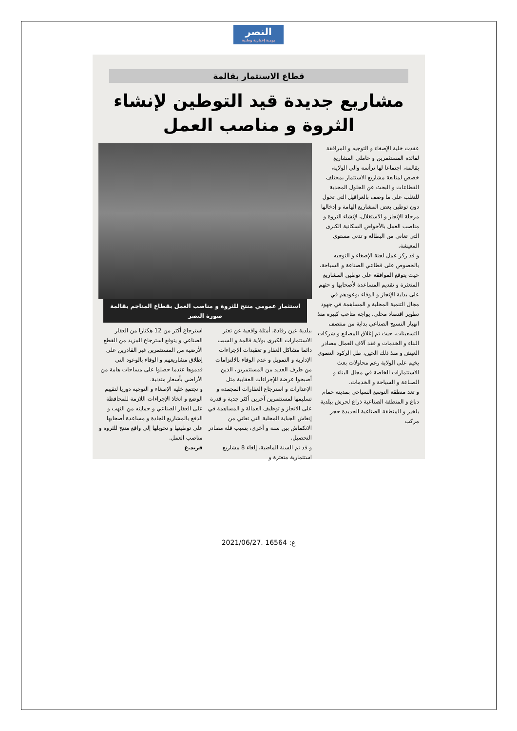النصر
يومية إخبارية وطنية
قطاع الاستثمار بقالمة
مشاريع جديدة قيد التوطين لإنشاء الثروة و مناصب العمل
عقدت خلية الإصغاء و التوجيه و المرافقة لفائدة المستثمرين و حاملي المشاريع بقالمة، اجتماعا لها ترأسه والي الولاية، خصص لمتابعة مشاريع الاستثمار بمختلف القطاعات و البحث عن الحلول المجدية للتغلب على ما وصف بالعراقيل التي تحول دون توطين بعض المشاريع الهامة و إدخالها مرحلة الإنجاز و الاستغلال، لإنشاء الثروة و مناصب العمل بالأحواض السكانية الكبرى التي تعاني من البطالة و تدني مستوى المعيشة.
و قد ركز عمل لجنة الإصغاء و التوجيه بالخصوص على قطاعي الصناعة و السياحة، حيث يتوقع الموافقة على توطين المشاريع المتعثرة و تقديم المساعدة لأصحابها و حثهم على بداية الإنجاز و الوفاء بوعودهم في مجال التنمية المحلية و المساهمة في جهود تطوير اقتصاد محلي، يواجه متاعب كبيرة منذ انهيار النسيج الصناعي بداية من منتصف التسعينات، حيث تم إغلاق المصانع و شركات البناء و الخدمات و فقد آلاف العمال مصادر العيش و منذ ذلك الحين، ظل الركود التنموي يخيم على الولاية رغم محاولات بعث الاستثمارات الخاصة في مجال البناء و الصناعة و السياحة و الخدمات.
و تعد منطقة التوسع السياحي بمدينة حمام دباغ و المنطقة الصناعية ذراع لحرش ببلدية بلخير و المنطقة الصناعية الجديدة حجر مركب
استثمار عمومي منتج للثروة و مناصب العمل بقطاع المناجم بقالمة
صورة النصر
ببلدية عين رقادة، أمثلة واقعية عن تعثر الاستثمارات الكبرى بولاية قالمة و السبب دائما مشاكل العقار و تعقيدات الإجراءات الإدارية و التمويل و عدم الوفاء بالالتزامات من طرف العديد من المستثمرين، الذين أصبحوا عرضة للإجراءات العقابية مثل الإعذارات و استرجاع العقارات المجمدة و تسليمها لمستثمرين آخرين أكثر جدية و قدرة على الانجاز و توظيف العمالة و المساهمة في إنعاش الجباية المحلية التي تعاني من الانكماش بين سنة و أخرى، بسبب قلة مصادر التحصيل.
و قد تم السنة الماضية، إلغاء 8 مشاريع استثمارية متعثرة و
استرجاع أكثر من 12 هكتارا من العقار الصناعي و يتوقع استرجاع المزيد من القطع الأرضية من المستثمرين غير القادرين على إطلاق مشاريعهم و الوفاء بالوعود التي قدموها عندما حصلوا على مساحات هامة من الأراضي بأسعار متدنية.
و تجتمع خلية الإصغاء و التوجيه دوريا لتقييم الوضع و اتخاذ الإجراءات اللازمة للمحافظة على العقار الصناعي و حمايته من النهب و الدفع بالمشاريع الجادة و مساعدة أصحابها على توطينها و تحويلها إلى واقع منتج للثروة و مناصب العمل.
فريد.غ
2021/06/27. ع: 16564